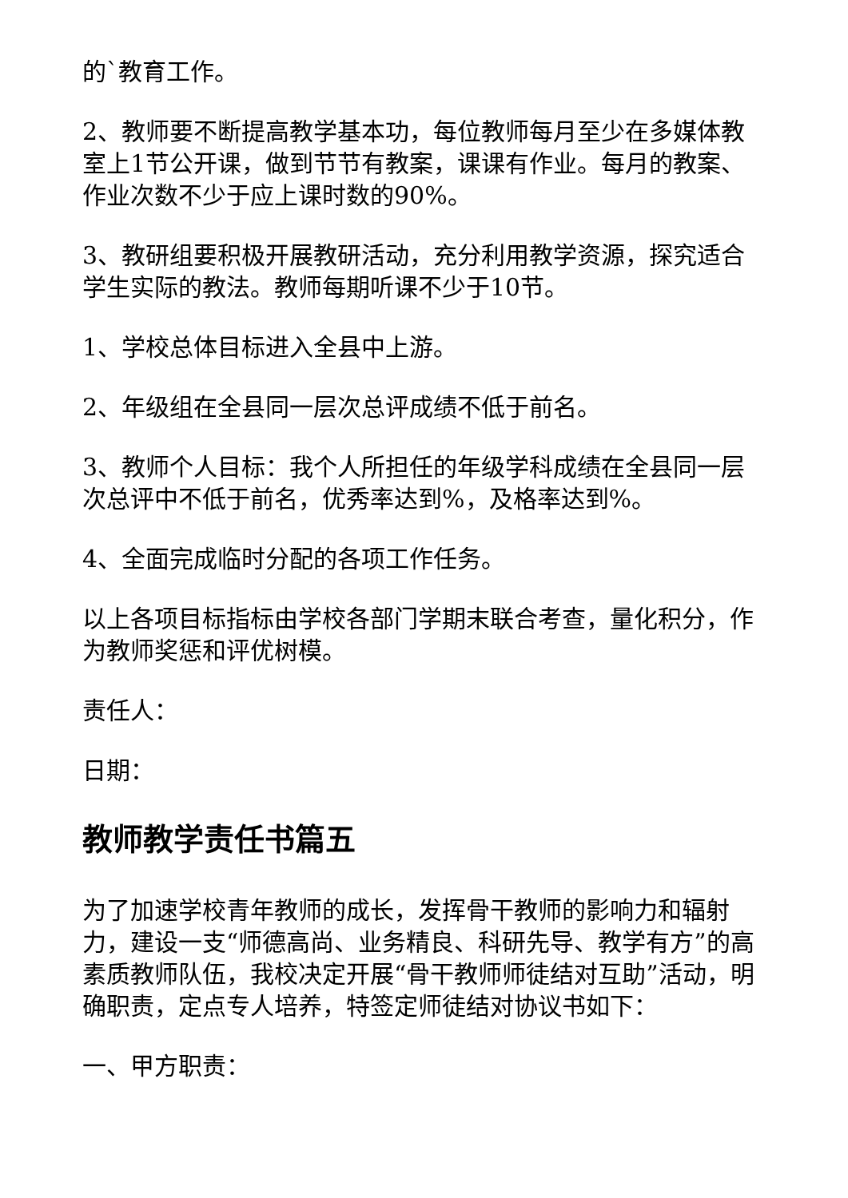的`教育工作。
2、教师要不断提高教学基本功，每位教师每月至少在多媒体教室上1节公开课，做到节节有教案，课课有作业。每月的教案、作业次数不少于应上课时数的90%。
3、教研组要积极开展教研活动，充分利用教学资源，探究适合学生实际的教法。教师每期听课不少于10节。
1、学校总体目标进入全县中上游。
2、年级组在全县同一层次总评成绩不低于前名。
3、教师个人目标：我个人所担任的年级学科成绩在全县同一层次总评中不低于前名，优秀率达到%，及格率达到%。
4、全面完成临时分配的各项工作任务。
以上各项目标指标由学校各部门学期末联合考查，量化积分，作为教师奖惩和评优树模。
责任人：
日期：
教师教学责任书篇五
为了加速学校青年教师的成长，发挥骨干教师的影响力和辐射力，建设一支“师德高尚、业务精良、科研先导、教学有方”的高素质教师队伍，我校决定开展“骨干教师师徒结对互助”活动，明确职责，定点专人培养，特签定师徒结对协议书如下：
一、甲方职责：